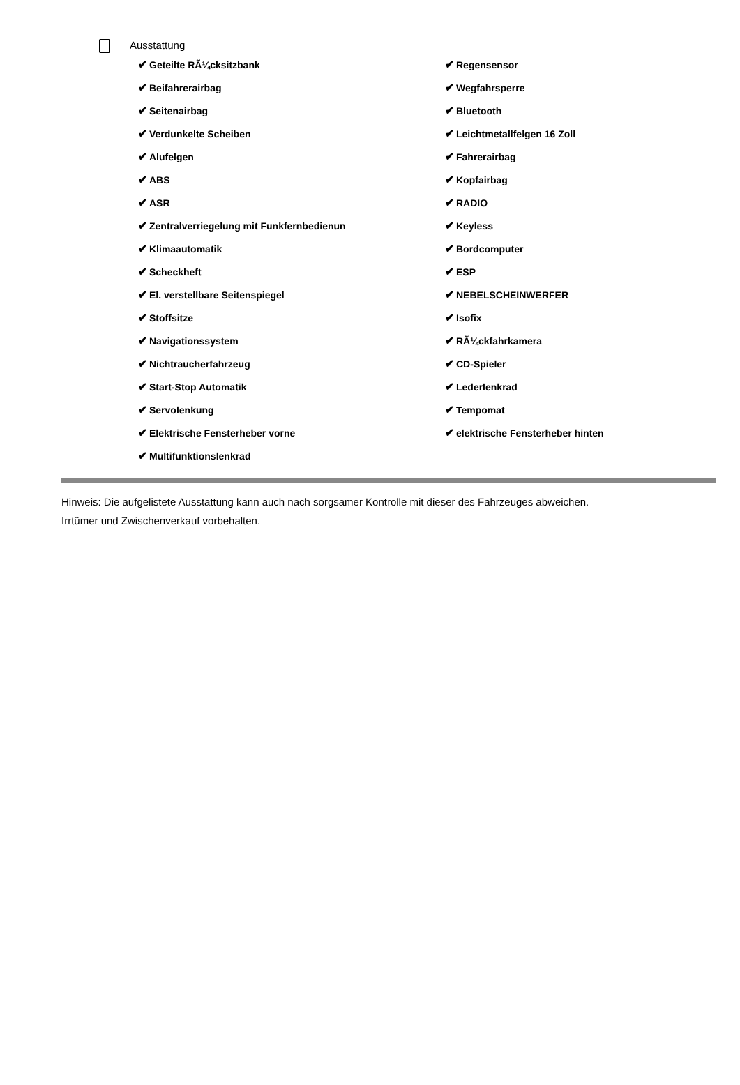Ausstattung
✔ Geteilte RÃ¼cksitzbank
✔ Beifahrerairbag
✔ Seitenairbag
✔ Verdunkelte Scheiben
✔ Alufelgen
✔ ABS
✔ ASR
✔ Zentralverriegelung mit Funkfernbedienun
✔ Klimaautomatik
✔ Scheckheft
✔ El. verstellbare Seitenspiegel
✔ Stoffsitze
✔ Navigationssystem
✔ Nichtraucherfahrzeug
✔ Start-Stop Automatik
✔ Servolenkung
✔ Elektrische Fensterheber vorne
✔ Multifunktionslenkrad
✔ Regensensor
✔ Wegfahrsperre
✔ Bluetooth
✔ Leichtmetallfelgen 16 Zoll
✔ Fahrerairbag
✔ Kopfairbag
✔ RADIO
✔ Keyless
✔ Bordcomputer
✔ ESP
✔ NEBELSCHEINWERFER
✔ Isofix
✔ RÃ¼ckfahrkamera
✔ CD-Spieler
✔ Lederlenkrad
✔ Tempomat
✔ elektrische Fensterheber hinten
Hinweis: Die aufgelistete Ausstattung kann auch nach sorgsamer Kontrolle mit dieser des Fahrzeuges abweichen. Irrtümer und Zwischenverkauf vorbehalten.